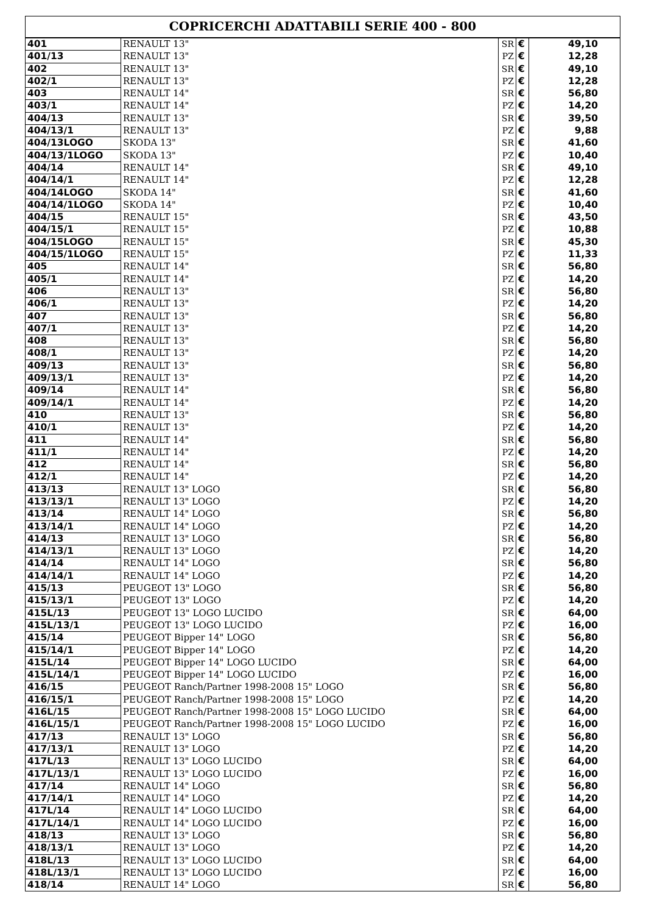| COPRICERCHI ADATTABILI SERIE 400 - 800 | | | | |
| --- | --- | --- | --- | --- |
| 401 | RENAULT 13" | SR | € | 49,10 |
| 401/13 | RENAULT 13" | PZ | € | 12,28 |
| 402 | RENAULT 13" | SR | € | 49,10 |
| 402/1 | RENAULT 13" | PZ | € | 12,28 |
| 403 | RENAULT 14" | SR | € | 56,80 |
| 403/1 | RENAULT 14" | PZ | € | 14,20 |
| 404/13 | RENAULT 13" | SR | € | 39,50 |
| 404/13/1 | RENAULT 13" | PZ | € | 9,88 |
| 404/13LOGO | SKODA 13" | SR | € | 41,60 |
| 404/13/1LOGO | SKODA 13" | PZ | € | 10,40 |
| 404/14 | RENAULT 14" | SR | € | 49,10 |
| 404/14/1 | RENAULT 14" | PZ | € | 12,28 |
| 404/14LOGO | SKODA 14" | SR | € | 41,60 |
| 404/14/1LOGO | SKODA 14" | PZ | € | 10,40 |
| 404/15 | RENAULT 15" | SR | € | 43,50 |
| 404/15/1 | RENAULT 15" | PZ | € | 10,88 |
| 404/15LOGO | RENAULT 15" | SR | € | 45,30 |
| 404/15/1LOGO | RENAULT 15" | PZ | € | 11,33 |
| 405 | RENAULT 14" | SR | € | 56,80 |
| 405/1 | RENAULT 14" | PZ | € | 14,20 |
| 406 | RENAULT 13" | SR | € | 56,80 |
| 406/1 | RENAULT 13" | PZ | € | 14,20 |
| 407 | RENAULT 13" | SR | € | 56,80 |
| 407/1 | RENAULT 13" | PZ | € | 14,20 |
| 408 | RENAULT 13" | SR | € | 56,80 |
| 408/1 | RENAULT 13" | PZ | € | 14,20 |
| 409/13 | RENAULT 13" | SR | € | 56,80 |
| 409/13/1 | RENAULT 13" | PZ | € | 14,20 |
| 409/14 | RENAULT 14" | SR | € | 56,80 |
| 409/14/1 | RENAULT 14" | PZ | € | 14,20 |
| 410 | RENAULT 13" | SR | € | 56,80 |
| 410/1 | RENAULT 13" | PZ | € | 14,20 |
| 411 | RENAULT 14" | SR | € | 56,80 |
| 411/1 | RENAULT 14" | PZ | € | 14,20 |
| 412 | RENAULT 14" | SR | € | 56,80 |
| 412/1 | RENAULT 14" | PZ | € | 14,20 |
| 413/13 | RENAULT 13" LOGO | SR | € | 56,80 |
| 413/13/1 | RENAULT 13" LOGO | PZ | € | 14,20 |
| 413/14 | RENAULT 14" LOGO | SR | € | 56,80 |
| 413/14/1 | RENAULT 14" LOGO | PZ | € | 14,20 |
| 414/13 | RENAULT 13" LOGO | SR | € | 56,80 |
| 414/13/1 | RENAULT 13" LOGO | PZ | € | 14,20 |
| 414/14 | RENAULT 14" LOGO | SR | € | 56,80 |
| 414/14/1 | RENAULT 14" LOGO | PZ | € | 14,20 |
| 415/13 | PEUGEOT 13" LOGO | SR | € | 56,80 |
| 415/13/1 | PEUGEOT 13" LOGO | PZ | € | 14,20 |
| 415L/13 | PEUGEOT 13" LOGO LUCIDO | SR | € | 64,00 |
| 415L/13/1 | PEUGEOT 13" LOGO LUCIDO | PZ | € | 16,00 |
| 415/14 | PEUGEOT Bipper 14" LOGO | SR | € | 56,80 |
| 415/14/1 | PEUGEOT Bipper 14" LOGO | PZ | € | 14,20 |
| 415L/14 | PEUGEOT Bipper 14" LOGO LUCIDO | SR | € | 64,00 |
| 415L/14/1 | PEUGEOT Bipper 14" LOGO LUCIDO | PZ | € | 16,00 |
| 416/15 | PEUGEOT Ranch/Partner 1998-2008 15" LOGO | SR | € | 56,80 |
| 416/15/1 | PEUGEOT Ranch/Partner 1998-2008 15" LOGO | PZ | € | 14,20 |
| 416L/15 | PEUGEOT Ranch/Partner 1998-2008 15" LOGO LUCIDO | SR | € | 64,00 |
| 416L/15/1 | PEUGEOT Ranch/Partner 1998-2008 15" LOGO LUCIDO | PZ | € | 16,00 |
| 417/13 | RENAULT 13" LOGO | SR | € | 56,80 |
| 417/13/1 | RENAULT 13" LOGO | PZ | € | 14,20 |
| 417L/13 | RENAULT 13" LOGO LUCIDO | SR | € | 64,00 |
| 417L/13/1 | RENAULT 13" LOGO LUCIDO | PZ | € | 16,00 |
| 417/14 | RENAULT 14" LOGO | SR | € | 56,80 |
| 417/14/1 | RENAULT 14" LOGO | PZ | € | 14,20 |
| 417L/14 | RENAULT 14" LOGO LUCIDO | SR | € | 64,00 |
| 417L/14/1 | RENAULT 14" LOGO LUCIDO | PZ | € | 16,00 |
| 418/13 | RENAULT 13" LOGO | SR | € | 56,80 |
| 418/13/1 | RENAULT 13" LOGO | PZ | € | 14,20 |
| 418L/13 | RENAULT 13" LOGO LUCIDO | SR | € | 64,00 |
| 418L/13/1 | RENAULT 13" LOGO LUCIDO | PZ | € | 16,00 |
| 418/14 | RENAULT 14" LOGO | SR | € | 56,80 |